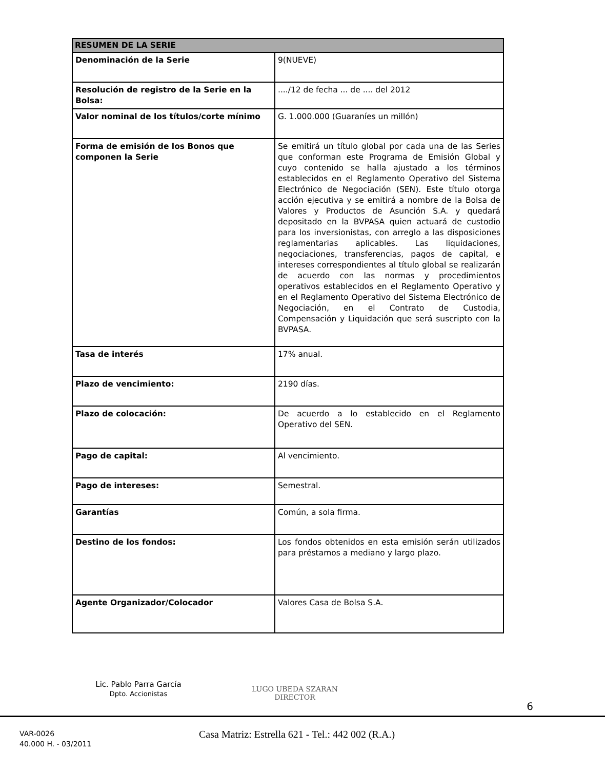| RESUMEN DE LA SERIE | |
| --- | --- |
| Denominación de la Serie | 9(NUEVE) |
| Resolución de registro de la Serie en la Bolsa: | ..../12 de fecha ... de .... del 2012 |
| Valor nominal de los títulos/corte mínimo | G. 1.000.000 (Guaraníes un millón) |
| Forma de emisión de los Bonos que componen la Serie | Se emitirá un título global por cada una de las Series que conforman este Programa de Emisión Global y cuyo contenido se halla ajustado a los términos establecidos en el Reglamento Operativo del Sistema Electrónico de Negociación (SEN). Este título otorga acción ejecutiva y se emitirá a nombre de la Bolsa de Valores y Productos de Asunción S.A. y quedará depositado en la BVPASA quien actuará de custodio para los inversionistas, con arreglo a las disposiciones reglamentarias aplicables. Las liquidaciones, negociaciones, transferencias, pagos de capital, e intereses correspondientes al título global se realizarán de acuerdo con las normas y procedimientos operativos establecidos en el Reglamento Operativo y en el Reglamento Operativo del Sistema Electrónico de Negociación, en el Contrato de Custodia, Compensación y Liquidación que será suscripto con la BVPASA. |
| Tasa de interés | 17% anual. |
| Plazo de vencimiento: | 2190 días. |
| Plazo de colocación: | De acuerdo a lo establecido en el Reglamento Operativo del SEN. |
| Pago de capital: | Al vencimiento. |
| Pago de intereses: | Semestral. |
| Garantías | Común, a sola firma. |
| Destino de los fondos: | Los fondos obtenidos en esta emisión serán utilizados para préstamos a mediano y largo plazo. |
| Agente Organizador/Colocador | Valores Casa de Bolsa S.A. |
Lic. Pablo Parra García
Dpto. Accionistas
LUGO UBEDA SZARAN
DIRECTOR
6
VAR-0026
40.000 H. - 03/2011
Casa Matriz: Estrella 621 - Tel.: 442 002 (R.A.)